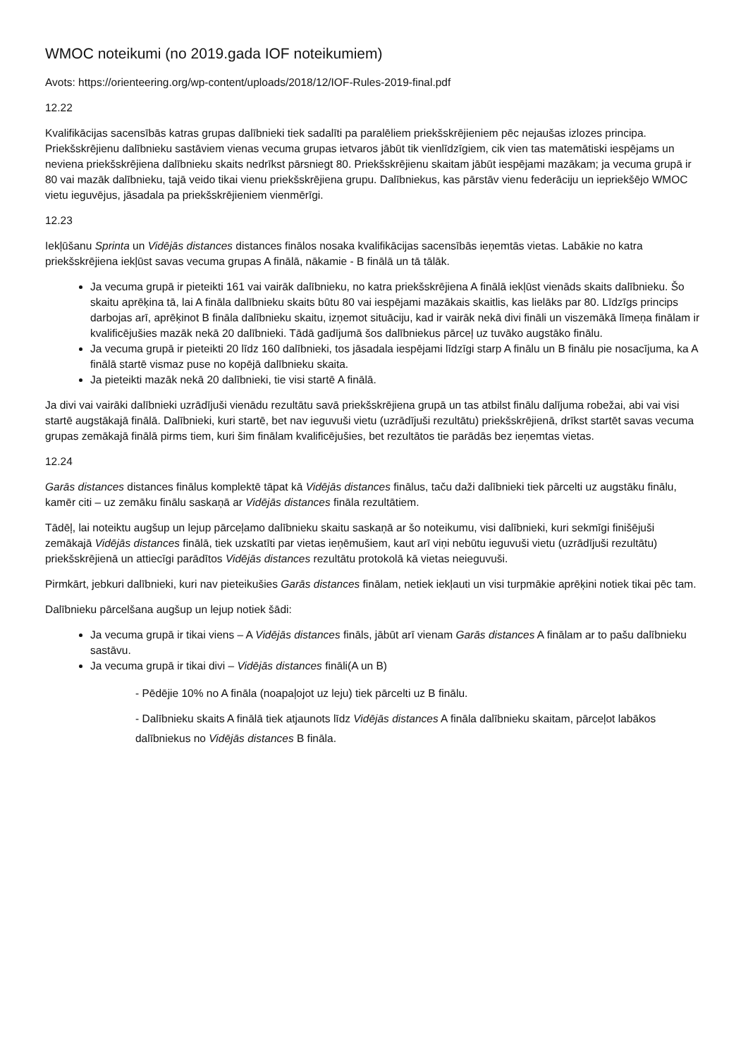WMOC noteikumi (no 2019.gada IOF noteikumiem)
Avots: https://orienteering.org/wp-content/uploads/2018/12/IOF-Rules-2019-final.pdf
12.22
Kvalifikācijas sacensībās katras grupas dalībnieki tiek sadalīti pa paralēliem priekšskrējieniem pēc nejaušas izlozes principa. Priekšskrējienu dalībnieku sastāviem vienas vecuma grupas ietvaros jābūt tik vienlīdzīgiem, cik vien tas matemātiski iespējams un neviena priekšskrējiena dalībnieku skaits nedrīkst pārsniegt 80. Priekšskrējienu skaitam jābūt iespējami mazākam; ja vecuma grupā ir 80 vai mazāk dalībnieku, tajā veido tikai vienu priekšskrējiena grupu. Dalībniekus, kas pārstāv vienu federāciju un iepriekšējo WMOC vietu ieguvējus, jāsadala pa priekšskrējieniem vienmērīgi.
12.23
Iekļūšanu Sprinta un Vidējās distances distances finālos nosaka kvalifikācijas sacensībās ieņemtās vietas. Labākie no katra priekšskrējiena iekļūst savas vecuma grupas A finālā, nākamie - B finālā un tā tālāk.
Ja vecuma grupā ir pieteikti 161 vai vairāk dalībnieku, no katra priekšskrējiena A finālā iekļūst vienāds skaits dalībnieku. Šo skaitu aprēķina tā, lai A fināla dalībnieku skaits būtu 80 vai iespējami mazākais skaitlis, kas lielāks par 80. Līdzīgs princips darbojas arī, aprēķinot B fināla dalībnieku skaitu, izņemot situāciju, kad ir vairāk nekā divi fināli un viszemākā līmeņa finālam ir kvalificējušies mazāk nekā 20 dalībnieki. Tādā gadījumā šos dalībniekus pārceļ uz tuvāko augstāko finālu.
Ja vecuma grupā ir pieteikti 20 līdz 160 dalībnieki, tos jāsadala iespējami līdzīgi starp A finālu un B finālu pie nosacījuma, ka A finālā startē vismaz puse no kopējā dalībnieku skaita.
Ja pieteikti mazāk nekā 20 dalībnieki, tie visi startē A finālā.
Ja divi vai vairāki dalībnieki uzrādījuši vienādu rezultātu savā priekšskrējiena grupā un tas atbilst finālu dalījuma robežai, abi vai visi startē augstākajā finālā. Dalībnieki, kuri startē, bet nav ieguvuši vietu (uzrādījuši rezultātu) priekšskrējienā, drīkst startēt savas vecuma grupas zemākajā finālā pirms tiem, kuri šim finālam kvalificējušies, bet rezultātos tie parādās bez ieņemtas vietas.
12.24
Garās distances distances finālus komplektē tāpat kā Vidējās distances finālus, taču daži dalībnieki tiek pārcelti uz augstāku finālu, kamēr citi – uz zemāku finālu saskaņā ar Vidējās distances fināla rezultātiem.
Tādēļ, lai noteiktu augšup un lejup pārceļamo dalībnieku skaitu saskaņā ar šo noteikumu, visi dalībnieki, kuri sekmīgi finišējuši zemākajā Vidējās distances finālā, tiek uzskatīti par vietas ieņēmušiem, kaut arī viņi nebūtu ieguvuši vietu (uzrādījuši rezultātu) priekšskrējienā un attiecīgi parādītos Vidējās distances rezultātu protokolā kā vietas neieguvuši.
Pirmkārt, jebkuri dalībnieki, kuri nav pieteikušies Garās distances finālam, netiek iekļauti un visi turpmākie aprēķini notiek tikai pēc tam.
Dalībnieku pārcelšana augšup un lejup notiek šādi:
Ja vecuma grupā ir tikai viens – A Vidējās distances fināls, jābūt arī vienam Garās distances A finālam ar to pašu dalībnieku sastāvu.
Ja vecuma grupā ir tikai divi – Vidējās distances fināli(A un B)
- Pēdējie 10% no A fināla (noapaļojot uz leju) tiek pārcelti uz B finālu.
- Dalībnieku skaits A finālā tiek atjaunots līdz Vidējās distances A fināla dalībnieku skaitam, pārceļot labākos dalībniekus no Vidējās distances B fināla.